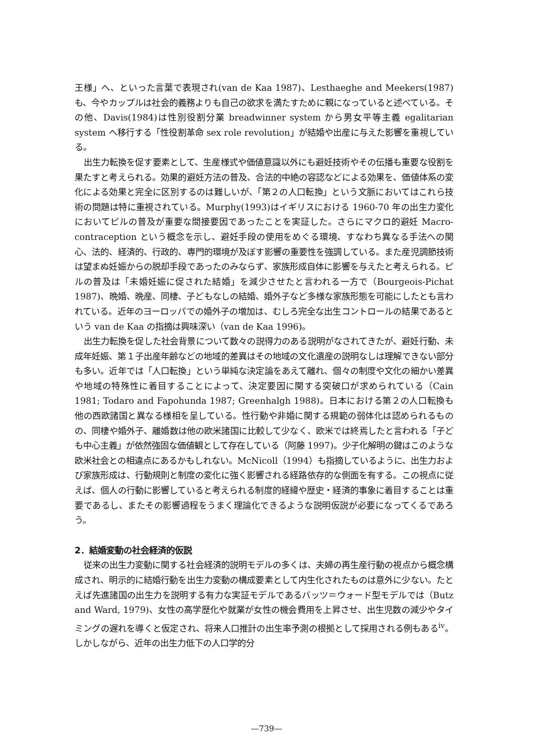王様」へ、といった言葉で表現され(van de Kaa 1987)、Lesthaeghe and Meekers(1987)も、今やカップルは社会的義務よりも自己の欲求を満たすために親になっていると述べている。その他、Davis(1984)は性別役割分業 breadwinner system から男女平等主義 egalitarian system へ移行する「性役割革命 sex role revolution」が結婚や出産に与えた影響を重視している。
出生力転換を促す要素として、生産様式や価値意識以外にも避妊技術やその伝播も重要な役割を果たすと考えられる。効果的避妊方法の普及、合法的中絶の容認などによる効果を、価値体系の変化による効果と完全に区別するのは難しいが、「第２の人口転換」という文脈においてはこれら技術の問題は特に重視されている。Murphy(1993)はイギリスにおける 1960-70 年の出生力変化においてピルの普及が重要な間接要因であったことを実証した。さらにマクロ的避妊 Macro-contraception という概念を示し、避妊手段の使用をめぐる環境、すなわち異なる手法への関心、法的、経済的、行政的、専門的環境が及ぼす影響の重要性を強調している。また産児調節技術は望まぬ妊娠からの脱却手段であったのみならず、家族形成自体に影響を与えたと考えられる。ピルの普及は「未婚妊娠に促された結婚」を減少させたと言われる一方で（Bourgeois-Pichat 1987)、晩婚、晩産、同棲、子どもなしの結婚、婚外子など多様な家族形態を可能にしたとも言われている。近年のヨーロッパでの婚外子の増加は、むしろ完全な出生コントロールの結果であるという van de Kaa の指摘は興味深い（van de Kaa 1996)。
出生力転換を促した社会背景について数々の説得力のある説明がなされてきたが、避妊行動、未成年妊娠、第１子出産年齢などの地域的差異はその地域の文化遺産の説明なしは理解できない部分も多い。近年では「人口転換」という単純な決定論をあえて離れ、個々の制度や文化の細かい差異や地域の特殊性に着目することによって、決定要因に関する突破口が求められている（Cain 1981; Todaro and Fapohunda 1987; Greenhalgh 1988)。日本における第２の人口転換も他の西欧諸国と異なる様相を呈している。性行動や非婚に関する規範の弱体化は認められるものの、同棲や婚外子、離婚数は他の欧米諸国に比較して少なく、欧米では終焉したと言われる「子ども中心主義」が依然強固な価値観として存在している（阿藤 1997)。少子化解明の鍵はこのような欧米社会との相違点にあるかもしれない。McNicoll（1994）も指摘しているように、出生力および家族形成は、行動規則と制度の変化に強く影響される経路依存的な側面を有する。この視点に従えば、個人の行動に影響していると考えられる制度的経緯や歴史・経済的事象に着目することは重要であるし、またその影響過程をうまく理論化できるような説明仮説が必要になってくるであろう。
2．結婚変動の社会経済的仮説
従来の出生力変動に関する社会経済的説明モデルの多くは、夫婦の再生産行動の視点から概念構成され、明示的に結婚行動を出生力変動の構成要素として内生化されたものは意外に少ない。たとえば先進諸国の出生力を説明する有力な実証モデルであるバッツ＝ウォード型モデルでは（Butz and Ward, 1979)、女性の高学歴化や就業が女性の機会費用を上昇させ、出生児数の減少やタイミングの遅れを導くと仮定され、将来人口推計の出生率予測の根拠として採用される例もある<sup>iv</sup>。しかしながら、近年の出生力低下の人口学的分
—739—